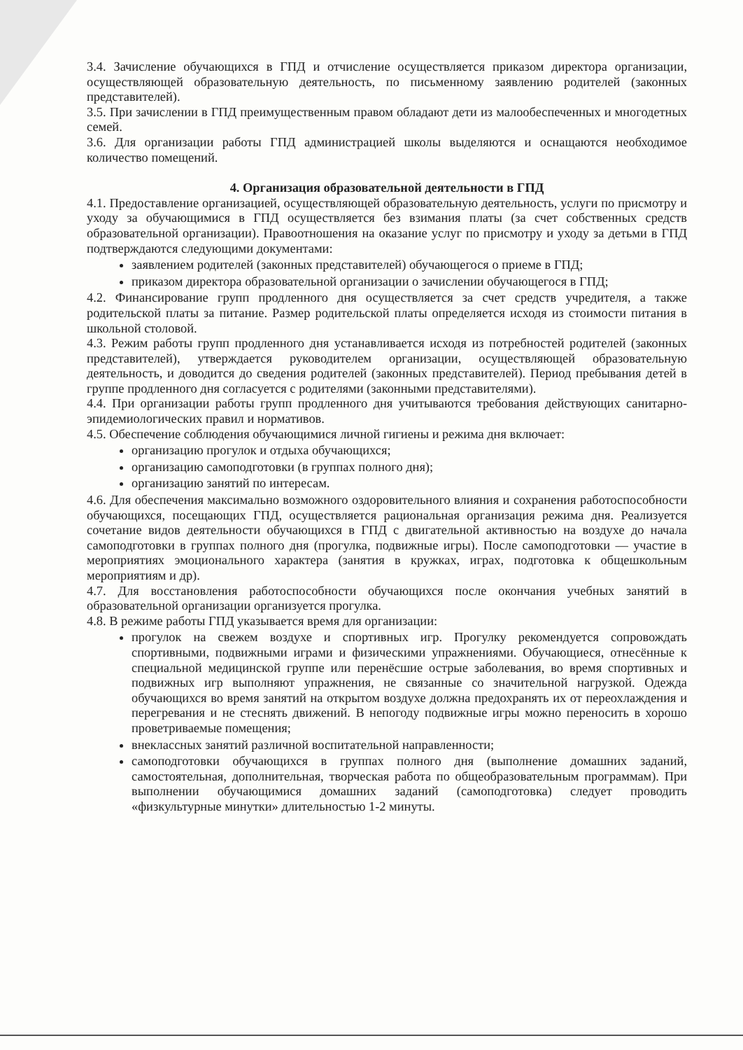3.4. Зачисление обучающихся в ГПД и отчисление осуществляется приказом директора организации, осуществляющей образовательную деятельность, по письменному заявлению родителей (законных представителей).
3.5. При зачислении в ГПД преимущественным правом обладают дети из малообеспеченных и многодетных семей.
3.6. Для организации работы ГПД администрацией школы выделяются и оснащаются необходимое количество помещений.
4. Организация образовательной деятельности в ГПД
4.1. Предоставление организацией, осуществляющей образовательную деятельность, услуги по присмотру и уходу за обучающимися в ГПД осуществляется без взимания платы (за счет собственных средств образовательной организации). Правоотношения на оказание услуг по присмотру и уходу за детьми в ГПД подтверждаются следующими документами:
заявлением родителей (законных представителей) обучающегося о приеме в ГПД;
приказом директора образовательной организации о зачислении обучающегося в ГПД;
4.2. Финансирование групп продленного дня осуществляется за счет средств учредителя, а также родительской платы за питание. Размер родительской платы определяется исходя из стоимости питания в школьной столовой.
4.3. Режим работы групп продленного дня устанавливается исходя из потребностей родителей (законных представителей), утверждается руководителем организации, осуществляющей образовательную деятельность, и доводится до сведения родителей (законных представителей). Период пребывания детей в группе продленного дня согласуется с родителями (законными представителями).
4.4. При организации работы групп продленного дня учитываются требования действующих санитарно-эпидемиологических правил и нормативов.
4.5. Обеспечение соблюдения обучающимися личной гигиены и режима дня включает:
организацию прогулок и отдыха обучающихся;
организацию самоподготовки (в группах полного дня);
организацию занятий по интересам.
4.6. Для обеспечения максимально возможного оздоровительного влияния и сохранения работоспособности обучающихся, посещающих ГПД, осуществляется рациональная организация режима дня. Реализуется сочетание видов деятельности обучающихся в ГПД с двигательной активностью на воздухе до начала самоподготовки в группах полного дня (прогулка, подвижные игры). После самоподготовки — участие в мероприятиях эмоционального характера (занятия в кружках, играх, подготовка к общешкольным мероприятиям и др).
4.7. Для восстановления работоспособности обучающихся после окончания учебных занятий в образовательной организации организуется прогулка.
4.8. В режиме работы ГПД указывается время для организации:
прогулок на свежем воздухе и спортивных игр. Прогулку рекомендуется сопровождать спортивными, подвижными играми и физическими упражнениями. Обучающиеся, отнесённые к специальной медицинской группе или перенёсшие острые заболевания, во время спортивных и подвижных игр выполняют упражнения, не связанные со значительной нагрузкой. Одежда обучающихся во время занятий на открытом воздухе должна предохранять их от переохлаждения и перегревания и не стеснять движений. В непогоду подвижные игры можно переносить в хорошо проветриваемые помещения;
внеклассных занятий различной воспитательной направленности;
самоподготовки обучающихся в группах полного дня (выполнение домашних заданий, самостоятельная, дополнительная, творческая работа по общеобразовательным программам). При выполнении обучающимися домашних заданий (самоподготовка) следует проводить «физкультурные минутки» длительностью 1-2 минуты.